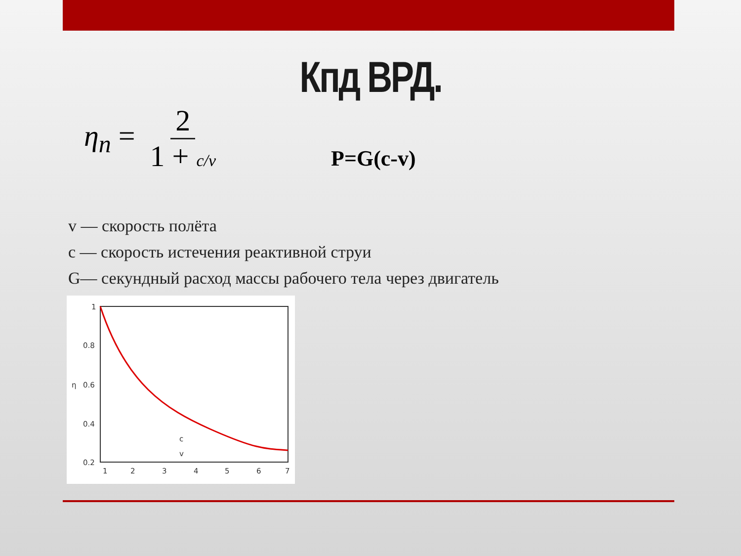Кпд ВРД.
η<sub>n</sub> = 2 1 + c/v
P=G(c-v)
v — скорость полёта
c — скорость истечения реактивной струи
G— секундный расход массы рабочего тела через двигатель
1
0.8
η
0.6
0.4
0.2
1
2
3
4
5
6
7
c
v